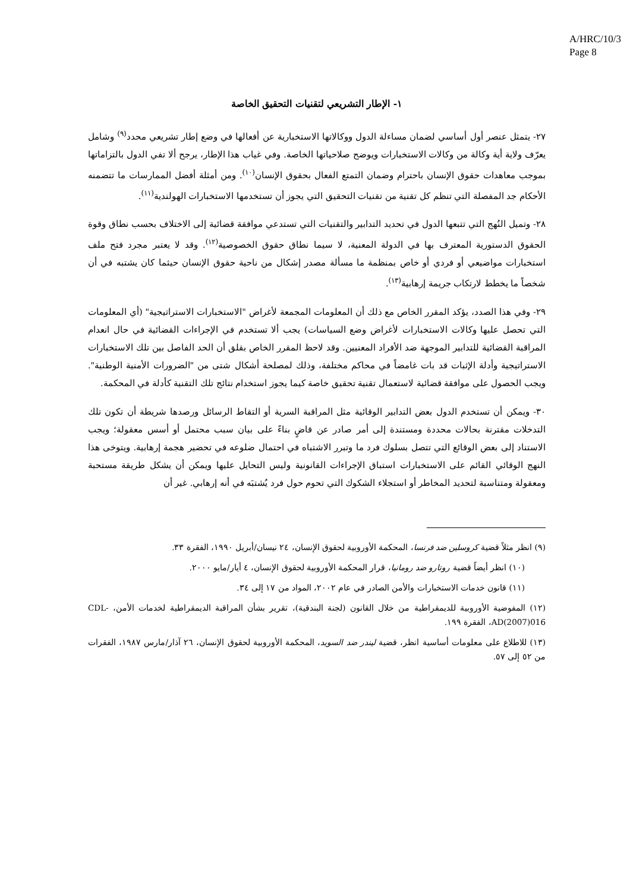A/HRC/10/3
Page 8
١- الإطار التشريعي لتقنيات التحقيق الخاصة
٢٧- يتمثل عنصر أول أساسي لضمان مساءلة الدول ووكالاتها الاستخبارية عن أفعالها في وضع إطار تشريعي محدد<sup>(٩)</sup> وشامل يعرّف ولاية أية وكالة من وكالات الاستخبارات ويوضح صلاحياتها الخاصة. وفي غياب هذا الإطار، يرجح ألا تفي الدول بالتزاماتها بموجب معاهدات حقوق الإنسان باحترام وضمان التمتع الفعال بحقوق الإنسان<sup>(١٠)</sup>. ومن أمثلة أفضل الممارسات ما تتضمنه الأحكام جد المفصلة التي تنظم كل تقنية من تقنيات التحقيق التي يجوز أن تستخدمها الاستخبارات الهولندية<sup>(١١)</sup>.
٢٨- وتميل النُهج التي تتبعها الدول في تحديد التدابير والتقنيات التي تستدعي موافقة قضائية إلى الاختلاف بحسب نطاق وقوة الحقوق الدستورية المعترف بها في الدولة المعنية، لا سيما نطاق حقوق الخصوصية<sup>(١٢)</sup>. وقد لا يعتبر مجرد فتح ملف استخبارات مواضيعي أو فردي أو خاص بمنظمة ما مسألة مصدر إشكال من ناحية حقوق الإنسان حيثما كان يشتبه في أن شخصاً ما يخطط لارتكاب جريمة إرهابية<sup>(١٣)</sup>.
٢٩- وفي هذا الصدد، يؤكد المقرر الخاص مع ذلك أن المعلومات المجمعة لأغراض "الاستخبارات الاستراتيجية" (أي المعلومات التي تحصل عليها وكالات الاستخبارات لأغراض وضع السياسات) يجب ألا تستخدم في الإجراءات القضائية في حال انعدام المراقبة القضائية للتدابير الموجهة ضد الأفراد المعنيين. وقد لاحظ المقرر الخاص بقلق أن الحد الفاصل بين تلك الاستخبارات الاستراتيجية وأدلة الإثبات قد بات غامضاً في محاكم مختلفة، وذلك لمصلحة أشكال شتى من "الضرورات الأمنية الوطنية". ويجب الحصول على موافقة قضائية لاستعمال تقنية تحقيق خاصة كيما يجوز استخدام نتائج تلك التقنية كأدلة في المحكمة.
٣٠- ويمكن أن تستخدم الدول بعض التدابير الوقائية مثل المراقبة السرية أو التقاط الرسائل ورصدها شريطة أن تكون تلك التدخلات مقترنة بحالات محددة ومستندة إلى أمر صادر عن قاضٍ بناءً على بيان سبب محتمل أو أسس معقولة؛ ويجب الاستناد إلى بعض الوقائع التي تتصل بسلوك فرد ما وتبرر الاشتباه في احتمال ضلوعه في تحضير هجمة إرهابية. ويتوخى هذا النهج الوقائي القائم على الاستخبارات استباق الإجراءات القانونية وليس التحايل عليها ويمكن أن يشكل طريقة مستحبة ومعقولة ومتناسبة لتحديد المخاطر أو استجلاء الشكوك التي تحوم حول فرد يُشتبَه في أنه إرهابي. غير أن
(٩) انظر مثلاً قضية كروسلين ضد فرنسا، المحكمة الأوروبية لحقوق الإنسان، ٢٤ نيسان/أبريل ١٩٩٠، الفقرة ٣٣.
(١٠) انظر أيضاً قضية روتارو ضد رومانيا، قرار المحكمة الأوروبية لحقوق الإنسان، ٤ أيار/مايو ٢٠٠٠.
(١١) قانون خدمات الاستخبارات والأمن الصادر في عام ٢٠٠٢، المواد من ١٧ إلى ٣٤.
(١٢) المفوضية الأوروبية للديمقراطية من خلال القانون (لجنة البندقية)، تقرير بشأن المراقبة الديمقراطية لخدمات الأمن، CDL-AD(2007)016، الفقرة ١٩٩.
(١٣) للاطلاع على معلومات أساسية انظر، قضية ليندر ضد السويد، المحكمة الأوروبية لحقوق الإنسان، ٢٦ آذار/مارس ١٩٨٧، الفقرات من ٥٢ إلى ٥٧.